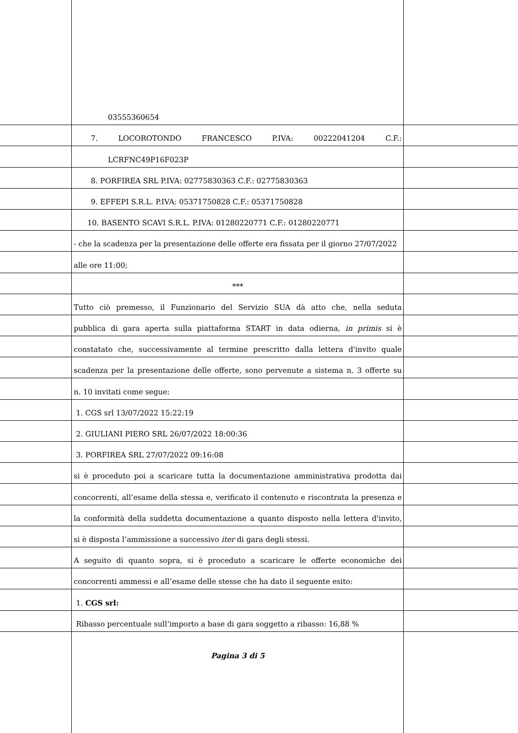03555360654
7. LOCOROTONDO FRANCESCO P.IVA: 00222041204 C.F.:
LCRFNC49P16F023P
8. PORFIREA SRL P.IVA: 02775830363 C.F.: 02775830363
9. EFFEPI S.R.L. P.IVA: 05371750828 C.F.: 05371750828
10. BASENTO SCAVI S.R.L. P.IVA: 01280220771 C.F.: 01280220771
- che la scadenza per la presentazione delle offerte era fissata per il giorno 27/07/2022
alle ore 11:00;
***
Tutto ciò premesso, il Funzionario del Servizio SUA dà atto che, nella seduta
pubblica di gara aperta sulla piattaforma START in data odierna, in primis si è
constatato che, successivamente al termine prescritto dalla lettera d'invito quale
scadenza per la presentazione delle offerte, sono pervenute a sistema n. 3 offerte su
n. 10 invitati come segue:
1. CGS srl 13/07/2022 15:22:19
2. GIULIANI PIERO SRL 26/07/2022 18:00:36
3. PORFIREA SRL 27/07/2022 09:16:08
si è proceduto poi a scaricare tutta la documentazione amministrativa prodotta dai
concorrenti, all’esame della stessa e, verificato il contenuto e riscontrata la presenza e
la conformità della suddetta documentazione a quanto disposto nella lettera d'invito,
si è disposta l’ammissione a successivo iter di gara degli stessi.
A seguito di quanto sopra, si è proceduto a scaricare le offerte economiche dei
concorrenti ammessi e all’esame delle stesse che ha dato il seguente esito:
1. CGS srl:
Ribasso percentuale sull’importo a base di gara soggetto a ribasso: 16,88 %
Pagina 3 di 5